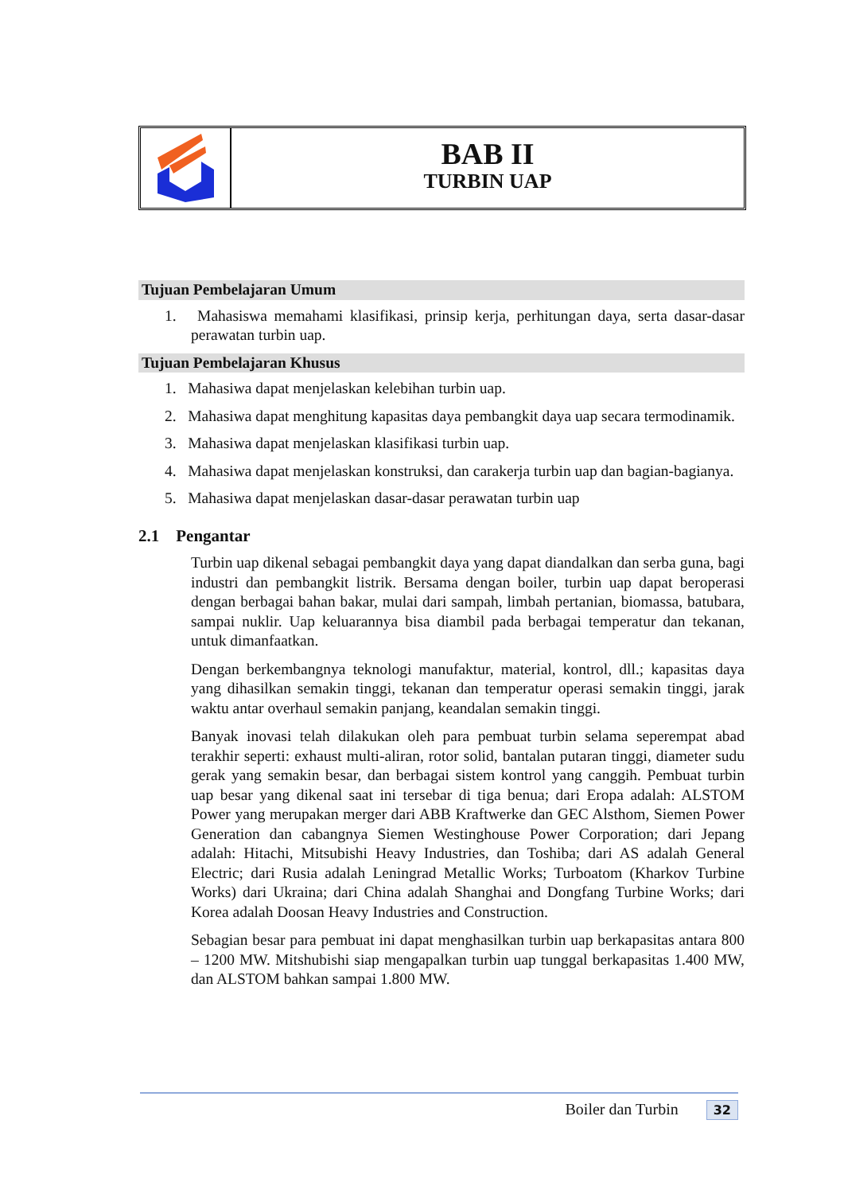BAB II
TURBIN UAP
Tujuan Pembelajaran Umum
1. Mahasiswa memahami klasifikasi, prinsip kerja, perhitungan daya, serta dasar-dasar perawatan turbin uap.
Tujuan Pembelajaran Khusus
1. Mahasiwa dapat menjelaskan kelebihan turbin uap.
2. Mahasiwa dapat menghitung kapasitas daya pembangkit daya uap secara termodinamik.
3. Mahasiwa dapat menjelaskan klasifikasi turbin uap.
4. Mahasiwa dapat menjelaskan konstruksi, dan carakerja turbin uap dan bagian-bagianya.
5. Mahasiwa dapat menjelaskan dasar-dasar perawatan turbin uap
2.1 Pengantar
Turbin uap dikenal sebagai pembangkit daya yang dapat diandalkan dan serba guna, bagi industri dan pembangkit listrik. Bersama dengan boiler, turbin uap dapat beroperasi dengan berbagai bahan bakar, mulai dari sampah, limbah pertanian, biomassa, batubara, sampai nuklir. Uap keluarannya bisa diambil pada berbagai temperatur dan tekanan, untuk dimanfaatkan.
Dengan berkembangnya teknologi manufaktur, material, kontrol, dll.; kapasitas daya yang dihasilkan semakin tinggi, tekanan dan temperatur operasi semakin tinggi, jarak waktu antar overhaul semakin panjang, keandalan semakin tinggi.
Banyak inovasi telah dilakukan oleh para pembuat turbin selama seperempat abad terakhir seperti: exhaust multi-aliran, rotor solid, bantalan putaran tinggi, diameter sudu gerak yang semakin besar, dan berbagai sistem kontrol yang canggih. Pembuat turbin uap besar yang dikenal saat ini tersebar di tiga benua; dari Eropa adalah: ALSTOM Power yang merupakan merger dari ABB Kraftwerke dan GEC Alsthom, Siemen Power Generation dan cabangnya Siemen Westinghouse Power Corporation; dari Jepang adalah: Hitachi, Mitsubishi Heavy Industries, dan Toshiba; dari AS adalah General Electric; dari Rusia adalah Leningrad Metallic Works; Turboatom (Kharkov Turbine Works) dari Ukraina; dari China adalah Shanghai and Dongfang Turbine Works; dari Korea adalah Doosan Heavy Industries and Construction.
Sebagian besar para pembuat ini dapat menghasilkan turbin uap berkapasitas antara 800 – 1200 MW. Mitshubishi siap mengapalkan turbin uap tunggal berkapasitas 1.400 MW, dan ALSTOM bahkan sampai 1.800 MW.
Boiler dan Turbin 32